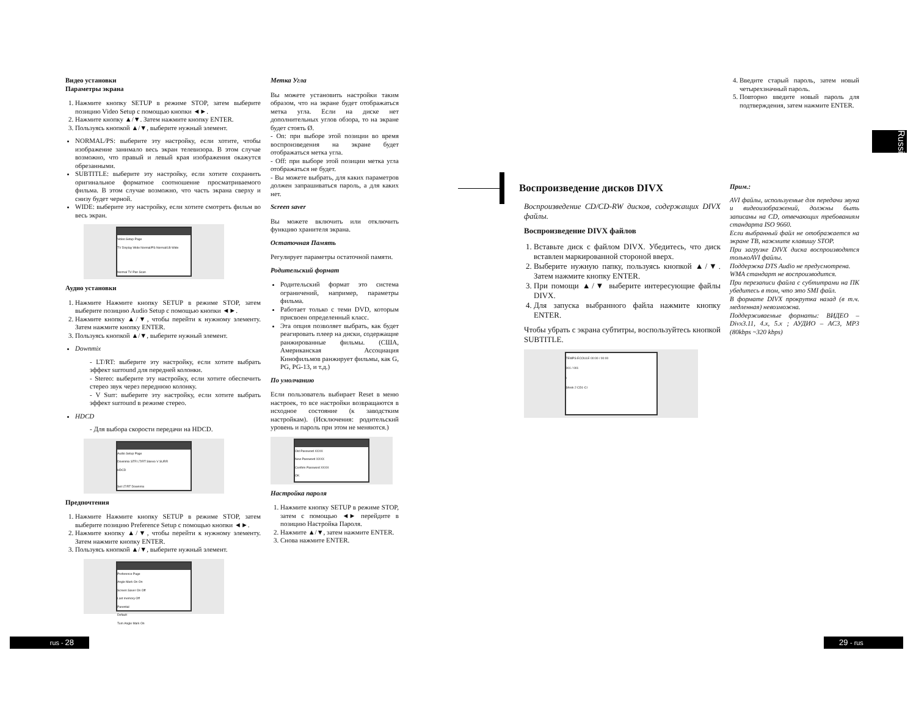Видео установки
Параметры экрана
1. Нажмите кнопку SETUP в режиме STOP, затем выберите позицию Video Setup с помощью кнопки ◄►.
2. Нажмите кнопку ▲/▼. Затем нажмите кнопку ENTER.
3. Пользуясь кнопкой ▲/▼, выберите нужный элемент.
NORMAL/PS: выберите эту настройку, если хотите, чтобы изображение занимало весь экран телевизора. В этом случае возможно, что правый и левый края изображения окажутся обрезанными.
SUBTITLE: выберите эту настройку, если хотите сохранить оригинальное форматное соотношение просматриваемого фильма. В этом случае возможно, что часть экрана сверху и снизу будет черной.
WIDE: выберите эту настройку, если хотите смотреть фильм во весь экран.
Video Setup Page
TV Display Wide Normal/PS Normal/LB Wide
Normal TV Pan Scan
Аудио установки
1. Нажмите Нажмите кнопку SETUP в режиме STOP, затем выберите позицию Audio Setup с помощью кнопки ◄►.
2. Нажмите кнопку ▲/▼, чтобы перейти к нужному элементу. Затем нажмите кнопку ENTER.
3. Пользуясь кнопкой ▲/▼, выберите нужный элемент.
Downmix
- LT/RT: выберите эту настройку, если хотите выбрать эффект surround для передней колонки.
- Stereo: выберите эту настройку, если хотите обеспечить стерео звук через переднюю колонку.
- V Surr: выберите эту настройку, если хотите выбрать эффект surround в режиме стерео.
HDCD
- Для выбора скорости передачи на HDCD.
Audio Setup Page
Downmix STR LT/RT Stereo V SURR
HDCD
Set LT/RT Downmix
Предпочтения
1. Нажмите Нажмите кнопку SETUP в режиме STOP, затем выберите позицию Preference Setup с помощью кнопки ◄►.
2. Нажмите кнопку ▲/▼, чтобы перейти к нужному элементу. Затем нажмите кнопку ENTER.
3. Пользуясь кнопкой ▲/▼, выберите нужный элемент.
Preference Page
Angle Mark On On
Screen Saver On Off
Last memory Off
Parential
Default
Turn Angle Mark On
Метка Угла
Вы можете установить настройки таким образом, что на экране будет отображаться метка угла. Если на диске нет дополнительных углов обзора, то на экране будет стоять Ø.
- On: при выборе этой позиции во время воспроизведения на экране будет отображаться метка угла.
- Off: при выборе этой позиции метка угла отображаться не будет.
- Вы можете выбрать, для каких параметров должен запрашиваться пароль, а для каких нет.
Screen saver
Вы можете включить или отключить функцию хранителя экрана.
Остаточная Память
Регулирует параметры остаточной памяти.
Родительский формат
Родительский формат это система ограничений, например, параметры фильма.
Работает только с теми DVD, которым присвоен определенный класс.
Эта опция позволяет выбрать, как будет реагировать плеер на диски, содержащие ранжированные фильмы. (США, Американская Ассоциация Кинофильмов ранжирует фильмы, как G, PG, PG-13, и т.д.)
По умолчанию
Если пользователь выбирает Reset в меню настроек, то все настройки возвращаются в исходное состояние (к заводстким настройкам). (Исключения: родительский уровень и пароль при этом не меняются.)
Old Password XXXX
New Password XXXX
Confirm Password XXXX
OK
Настройка пароля
1. Нажмите кнопку SETUP в режиме STOP, затем с помощью ◄► перейдите в позицию Настройка Пароля.
2. Нажмите ▲/▼, затем нажмите ENTER.
3. Снова нажмите ENTER.
Воспроизведение дисков DIVX
Воспроизведение CD/CD-RW дисков, содержащих DIVX файлы.
Воспроизведение DIVX файлов
1. Вставьте диск с файлом DIVX. Убедитесь, что диск вставлен маркированной стороной вверх.
2. Выберите нужную папку, пользуясь кнопкой ▲/▼. Затем нажмите кнопку ENTER.
3. При помощи ▲/▼ выберите интересующие файлы DIVX.
4. Для запуска выбранного файла нажмите кнопку ENTER.
Чтобы убрать с экрана субтитры, воспользуйтесь кнопкой SUBTITLE.
TEMPS ECOULE 00:00 / 00:00
001 / 001
\
Shrek 2 CD1-CI
4. Введите старый пароль, затем новый четырехзначный пароль.
5. Повторно введите новый пароль для подтверждения, затем нажмите ENTER.
Прим.:
AVI файлы, используемые для передачи звука и видеоизображений, должны быть записаны на CD, отвечающих требованиям стандарта ISO 9660.
Если выбранный файл не отображается на экране ТВ, нажмите клавишу STOP.
При загрузке DIVX диска воспроизводятся толькоAVI файлы.
Поддержка DTS Audio не предусмотрена.
WMA стандарт не воспроизводится.
При перезаписи файла с субтитрами на ПК убедитесь в том, что это SMI файл.
В формате DIVX прокрутка назад (в т.ч. медленная) невозможна.
Поддерживаемые форматы: ВИДЕО – Divx3.11, 4.x, 5.x ; АУДИО – AC3, MP3 (80kbps ~320 kbps)
Russian
rus - 28 29 - rus